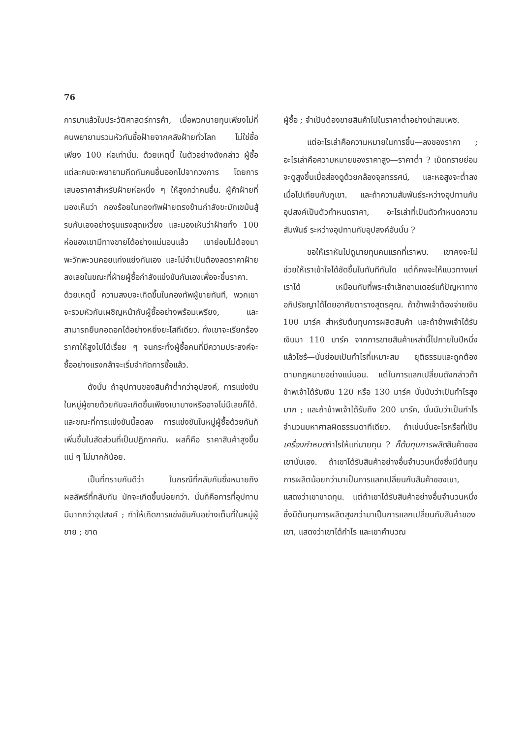76
การมาแล้วในประวัติศาสตร์การค้า, เมื่อพวกนายทุนเพียงไม่กี่คนพยายามรวมหัวกันซื้อฝ้ายจากคลังฝ้ายทั่วโลก ไม่ใช่ซื้อเพียง 100 ห่อเท่านั้น. ด้วยเหตุนี้ ในตัวอย่างดังกล่าว ผู้ซื้อแต่ละคนจะพยายามกีดกันคนอื่นออกไปจากวงการ โดยการเสนอราคาสำหรับฝ้ายห่อหนึ่ง ๆ ให้สูงกว่าคนอื่น. ผู้ค้าฝ้ายที่มองเห็นว่า กองร้อยในกองทัพฝ่ายตรงข้ามกำลังขะมักเขม้นสู้รบกันเองอย่างรุนแรงสุดเหวี่ยง และมองเห็นว่าฝ้ายทั้ง 100 ห่อของเขามีทางขายได้อย่างแน่นอนแล้ว เขาย่อมไม่ต้องมาพะวักพะวนคอยแก่งแย่งกันเอง และไม่จำเป็นต้องลดราคาฝ้ายลงเลยในขณะที่ฝ่ายผู้ซื้อกำลังแข่งขันกันเองเพื่อจะขึ้นราคา. ด้วยเหตุนี้ ความสงบจะเกิดขึ้นในกองทัพผู้ขายทันที, พวกเขาจะรวมหัวกันเผชิญหน้ากับผู้ซื้ออย่างพร้อมเพรียง, และสามารถยืนกอดอกได้อย่างหยิ่งยะโสทีเดียว. ทั้งเขาจะเรียกร้องราคาให้สูงไปได้เรื่อย ๆ จนกระทั่งผู้ซื้อคนที่มีความประสงค์จะซื้ออย่างแรงกล้าจะเริ่มจำกัดการซื้อแล้ว.
ดังนั้น ถ้าอุปทานของสินค้าต่ำกว่าอุปสงค์, การแข่งขันในหมู่ผู้ขายด้วยกันจะเกิดขึ้นเพียงเบาบางหรืออาจไม่มีเลยก็ได้. และขณะที่การแข่งขันนี้ลดลง การแข่งขันในหมู่ผู้ซื้อด้วยกันก็เพิ่มขึ้นในสัดส่วนที่เป็นปฏิภาคกัน. ผลก็คือ ราคาสินค้าสูงขึ้นแน่ ๆ ไม่มากก็น้อย.
เป็นที่ทราบกันดีว่า ในกรณีที่กลับกันซึ่งหมายถึงผลลัพธ์ที่กลับกัน มักจะเกิดขึ้นบ่อยกว่า. นั่นก็คือการที่อุปทานมีมากกว่าอุปสงค์ ; ทำให้เกิดการแข่งขันกันอย่างเต็มที่ในหมู่ผู้ขาย ; ขาด
ผู้ซื้อ ; จำเป็นต้องขายสินค้าไปในราคาต่ำอย่างน่าสมเพช.
แต่อะไรเล่าคือความหมายในการขึ้น—ลงของราคา ; อะไรเล่าคือความหมายของราคาสูง—ราคาต่ำ ? เม็ดทรายย่อมจะดูสูงขึ้นเมื่อส่องดูด้วยกล้องจุลทรรศน์, และหอสูงจะต่ำลงเมื่อไปเทียบกับภูเขา. และถ้าความสัมพันธ์ระหว่างอุปทานกับอุปสงค์เป็นตัวกำหนดราคา, อะไรเล่าที่เป็นตัวกำหนดความสัมพันธ์ ระหว่างอุปทานกับอุปสงค์อันนั้น ?
ขอให้เราหันไปดูนายทุนคนแรกที่เราพบ. เขาคงจะไม่ช่วยให้เราเข้าใจได้ชัดขึ้นในทันทีทันใด แต่ก็คงจะให้แนวทางแก่เราได้ เหมือนกับที่พระเจ้าเล็กซานเดอร์แก้ปัญหาทางอภิปรัชญาได้โดยอาศัยตารางสูตรคูณ. ถ้าข้าพเจ้าต้องจ่ายเงิน 100 มาร์ค สำหรับต้นทุนการผลิตสินค้า และถ้าข้าพเจ้าได้รับเงินมา 110 มาร์ค จากการขายสินค้าเหล่านี้ไปภายในปีหนึ่งแล้วไซร้—นั่นย่อมเป็นกำไรที่เหมาะสม ยุติธรรมและถูกต้องตามกฎหมายอย่างแน่นอน. แต่ในการแลกเปลี่ยนดังกล่าวถ้าข้าพเจ้าได้รับเงิน 120 หรือ 130 มาร์ค นั่นนับว่าเป็นกำไรสูงมาก ; และถ้าข้าพเจ้าได้รับถึง 200 มาร์ค, นั่นนับว่าเป็นกำไรจำนวนมหาศาลผิดธรรมดาทีเดียว. ถ้าเช่นนั้นอะไรหรือที่เป็นเครื่องกำหนดกำไรให้แก่นายทุน ? ก็ต้นทุนการผลิตสินค้าของเขานั่นเอง. ถ้าเขาได้รับสินค้าอย่างอื่นจำนวนหนึ่งซึ่งมีต้นทุนการผลิตน้อยกว่ามาเป็นการแลกเปลี่ยนกับสินค้าของเขา, แสดงว่าเขาขาดทุน. แต่ถ้าเขาได้รับสินค้าอย่างอื่นจำนวนหนึ่งซึ่งมีต้นทุนการผลิตสูงกว่ามาเป็นการแลกเปลี่ยนกับสินค้าของเขา, แสดงว่าเขาได้กำไร และเขาคำนวณ